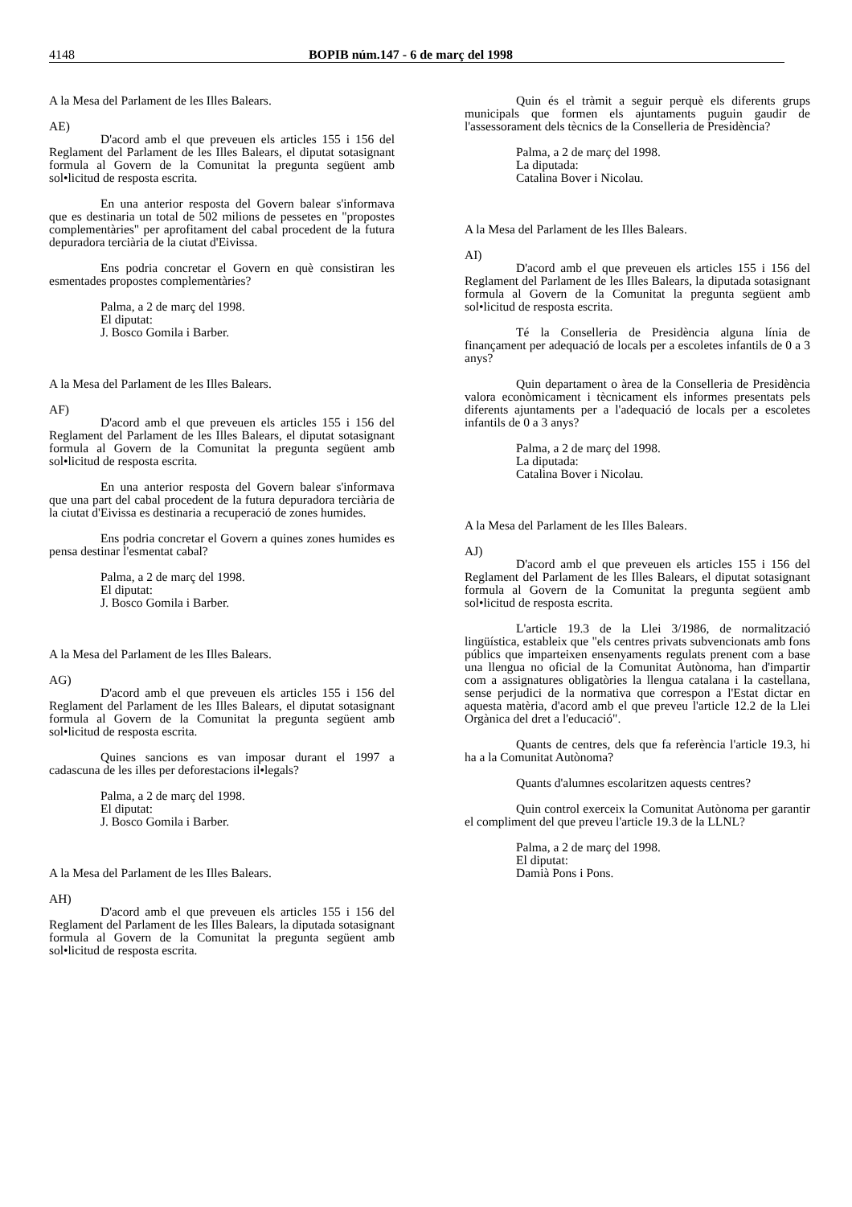4148 BOPIB núm.147 - 6 de març del 1998
A la Mesa del Parlament de les Illes Balears.
AE)
D'acord amb el que preveuen els articles 155 i 156 del Reglament del Parlament de les Illes Balears, el diputat sotasignant formula al Govern de la Comunitat la pregunta següent amb sol•licitud de resposta escrita.
En una anterior resposta del Govern balear s'informava que es destinaria un total de 502 milions de pessetes en "propostes complementàries" per aprofitament del cabal procedent de la futura depuradora terciària de la ciutat d'Eivissa.
Ens podria concretar el Govern en què consistiran les esmentades propostes complementàries?
Palma, a 2 de març del 1998.
El diputat:
J. Bosco Gomila i Barber.
A la Mesa del Parlament de les Illes Balears.
AF)
D'acord amb el que preveuen els articles 155 i 156 del Reglament del Parlament de les Illes Balears, el diputat sotasignant formula al Govern de la Comunitat la pregunta següent amb sol•licitud de resposta escrita.
En una anterior resposta del Govern balear s'informava que una part del cabal procedent de la futura depuradora terciària de la ciutat d'Eivissa es destinaria a recuperació de zones humides.
Ens podria concretar el Govern a quines zones humides es pensa destinar l'esmentat cabal?
Palma, a 2 de març del 1998.
El diputat:
J. Bosco Gomila i Barber.
A la Mesa del Parlament de les Illes Balears.
AG)
D'acord amb el que preveuen els articles 155 i 156 del Reglament del Parlament de les Illes Balears, el diputat sotasignant formula al Govern de la Comunitat la pregunta següent amb sol•licitud de resposta escrita.
Quines sancions es van imposar durant el 1997 a cadascuna de les illes per deforestacions il•legals?
Palma, a 2 de març del 1998.
El diputat:
J. Bosco Gomila i Barber.
A la Mesa del Parlament de les Illes Balears.
AH)
D'acord amb el que preveuen els articles 155 i 156 del Reglament del Parlament de les Illes Balears, la diputada sotasignant formula al Govern de la Comunitat la pregunta següent amb sol•licitud de resposta escrita.
Quin és el tràmit a seguir perquè els diferents grups municipals que formen els ajuntaments puguin gaudir de l'assessorament dels tècnics de la Conselleria de Presidència?
Palma, a 2 de març del 1998.
La diputada:
Catalina Bover i Nicolau.
A la Mesa del Parlament de les Illes Balears.
AI)
D'acord amb el que preveuen els articles 155 i 156 del Reglament del Parlament de les Illes Balears, la diputada sotasignant formula al Govern de la Comunitat la pregunta següent amb sol•licitud de resposta escrita.
Té la Conselleria de Presidència alguna línia de finançament per adequació de locals per a escoletes infantils de 0 a 3 anys?
Quin departament o àrea de la Conselleria de Presidència valora econòmicament i tècnicament els informes presentats pels diferents ajuntaments per a l'adequació de locals per a escoletes infantils de 0 a 3 anys?
Palma, a 2 de març del 1998.
La diputada:
Catalina Bover i Nicolau.
A la Mesa del Parlament de les Illes Balears.
AJ)
D'acord amb el que preveuen els articles 155 i 156 del Reglament del Parlament de les Illes Balears, el diputat sotasignant formula al Govern de la Comunitat la pregunta següent amb sol•licitud de resposta escrita.
L'article 19.3 de la Llei 3/1986, de normalització lingüística, estableix que "els centres privats subvencionats amb fons públics que imparteixen ensenyaments regulats prenent com a base una llengua no oficial de la Comunitat Autònoma, han d'impartir com a assignatures obligatòries la llengua catalana i la castellana, sense perjudici de la normativa que correspon a l'Estat dictar en aquesta matèria, d'acord amb el que preveu l'article 12.2 de la Llei Orgànica del dret a l'educació".
Quants de centres, dels que fa referència l'article 19.3, hi ha a la Comunitat Autònoma?
Quants d'alumnes escolaritzen aquests centres?
Quin control exerceix la Comunitat Autònoma per garantir el compliment del que preveu l'article 19.3 de la LLNL?
Palma, a 2 de març del 1998.
El diputat:
Damià Pons i Pons.